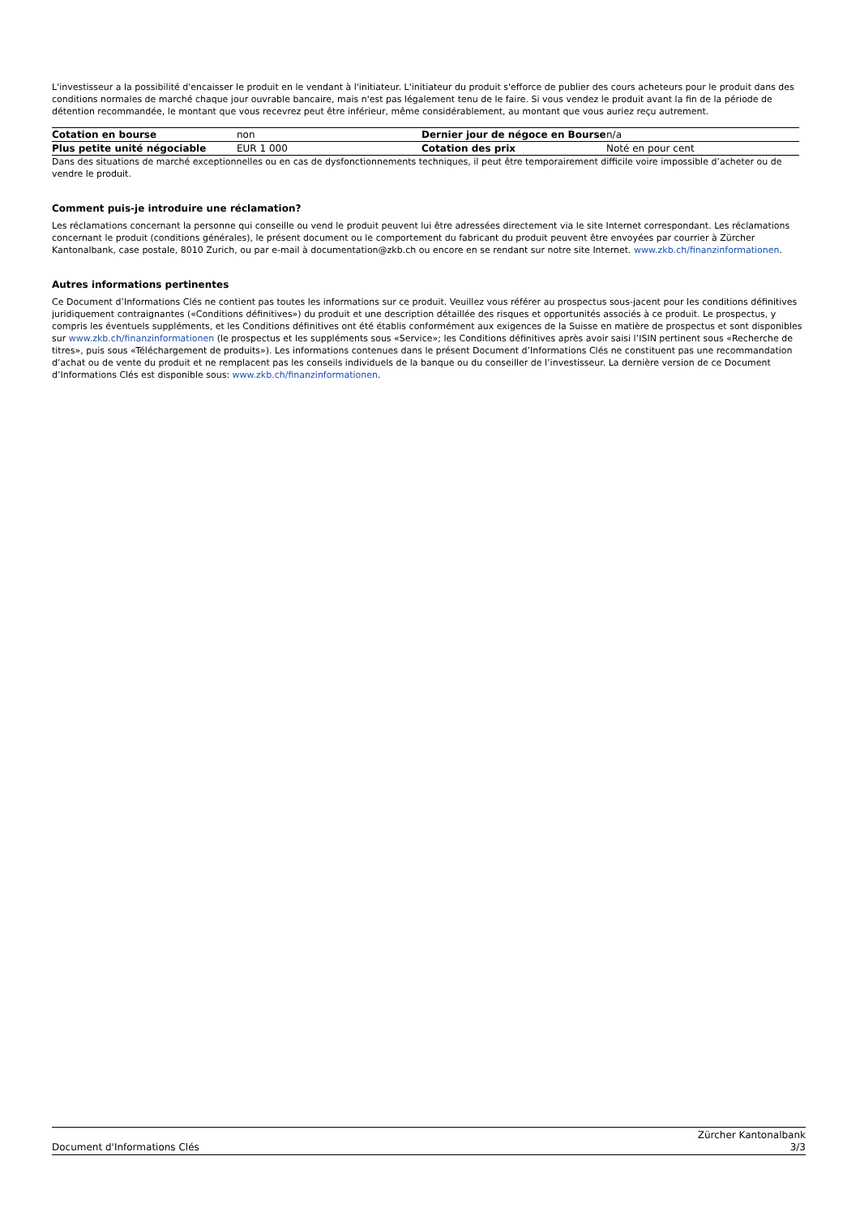L'investisseur a la possibilité d'encaisser le produit en le vendant à l'initiateur. L'initiateur du produit s'efforce de publier des cours acheteurs pour le produit dans des conditions normales de marché chaque jour ouvrable bancaire, mais n'est pas légalement tenu de le faire. Si vous vendez le produit avant la fin de la période de détention recommandée, le montant que vous recevrez peut être inférieur, même considérablement, au montant que vous auriez reçu autrement.
| Cotation en bourse | non | Dernier jour de négoce en Bourse | n/a |
| Plus petite unité négociable | EUR 1 000 | Cotation des prix | Noté en pour cent |
Dans des situations de marché exceptionnelles ou en cas de dysfonctionnements techniques, il peut être temporairement difficile voire impossible d’acheter ou de vendre le produit.
Comment puis-je introduire une réclamation?
Les réclamations concernant la personne qui conseille ou vend le produit peuvent lui être adressées directement via le site Internet correspondant. Les réclamations concernant le produit (conditions générales), le présent document ou le comportement du fabricant du produit peuvent être envoyées par courrier à Zürcher Kantonalbank, case postale, 8010 Zurich, ou par e-mail à documentation@zkb.ch ou encore en se rendant sur notre site Internet. www.zkb.ch/finanzinformationen.
Autres informations pertinentes
Ce Document d’Informations Clés ne contient pas toutes les informations sur ce produit. Veuillez vous référer au prospectus sous-jacent pour les conditions définitives juridiquement contraignantes («Conditions définitives») du produit et une description détaillée des risques et opportunités associés à ce produit. Le prospectus, y compris les éventuels suppléments, et les Conditions définitives ont été établis conformément aux exigences de la Suisse en matière de prospectus et sont disponibles sur www.zkb.ch/finanzinformationen (le prospectus et les suppléments sous «Service»; les Conditions définitives après avoir saisi l’ISIN pertinent sous «Recherche de titres», puis sous «Téléchargement de produits»). Les informations contenues dans le présent Document d’Informations Clés ne constituent pas une recommandation d’achat ou de vente du produit et ne remplacent pas les conseils individuels de la banque ou du conseiller de l’investisseur. La dernière version de ce Document d’Informations Clés est disponible sous: www.zkb.ch/finanzinformationen.
Document d'Informations Clés Zürcher Kantonalbank
3/3